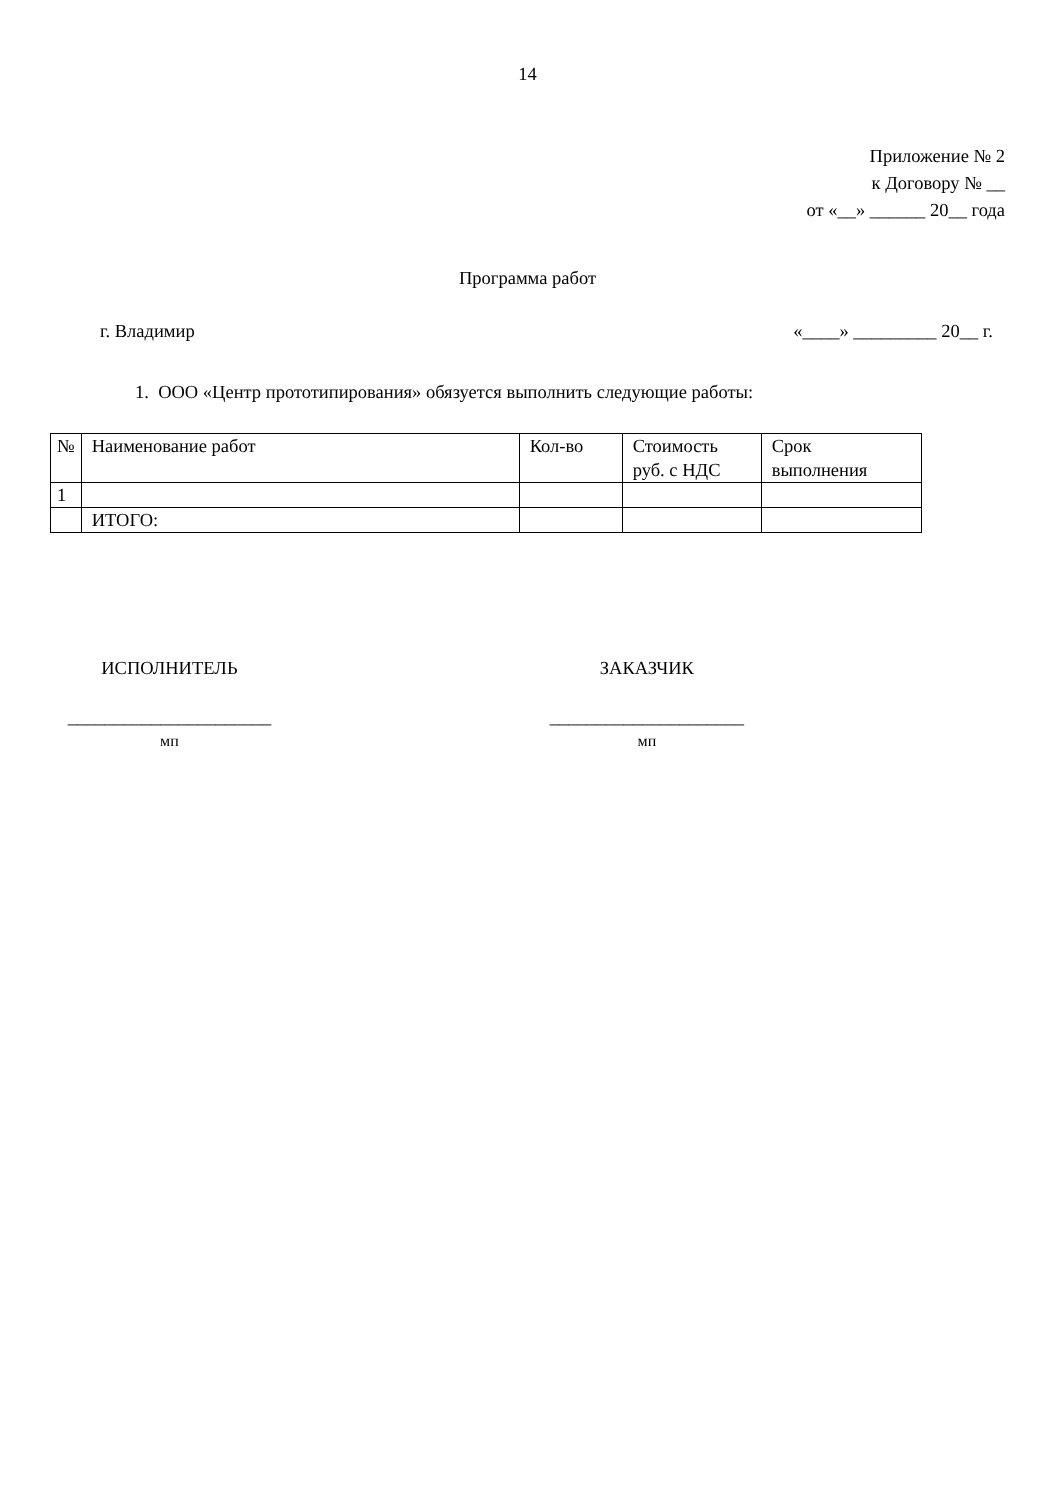14
Приложение № 2
к Договору № __
от «__» ______ 20__ года
Программа работ
г. Владимир «____» _________ 20__ г.
1. ООО «Центр прототипирования» обязуется выполнить следующие работы:
| № | Наименование работ | Кол-во | Стоимость руб. с НДС | Срок выполнения |
| 1 | | | | |
| | ИТОГО: | | | |
ИСПОЛНИТЕЛЬ
______________________
мп
ЗАКАЗЧИК
_____________________
мп